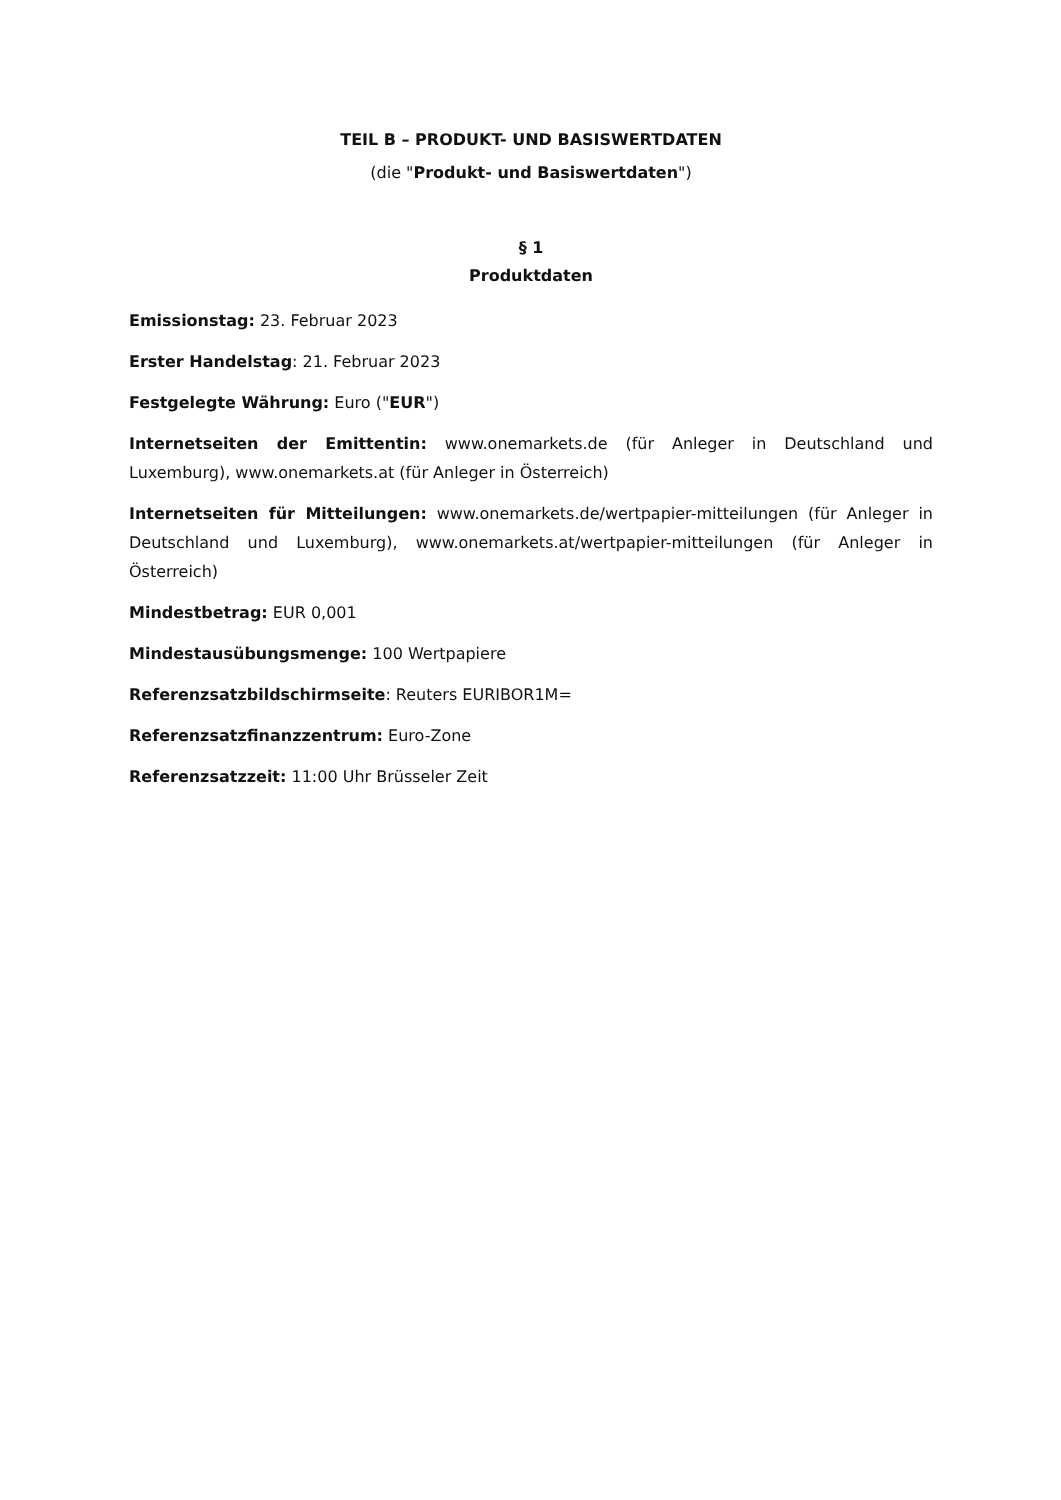TEIL B – PRODUKT- UND BASISWERTDATEN
(die "Produkt- und Basiswertdaten")
§ 1
Produktdaten
Emissionstag: 23. Februar 2023
Erster Handelstag: 21. Februar 2023
Festgelegte Währung: Euro ("EUR")
Internetseiten der Emittentin: www.onemarkets.de (für Anleger in Deutschland und Luxemburg), www.onemarkets.at (für Anleger in Österreich)
Internetseiten für Mitteilungen: www.onemarkets.de/wertpapier-mitteilungen (für Anleger in Deutschland und Luxemburg), www.onemarkets.at/wertpapier-mitteilungen (für Anleger in Österreich)
Mindestbetrag: EUR 0,001
Mindestausübungsmenge: 100 Wertpapiere
Referenzsatzbildschirmseite: Reuters EURIBOR1M=
Referenzsatzfinanzzentrum: Euro-Zone
Referenzsatzzeit: 11:00 Uhr Brüsseler Zeit